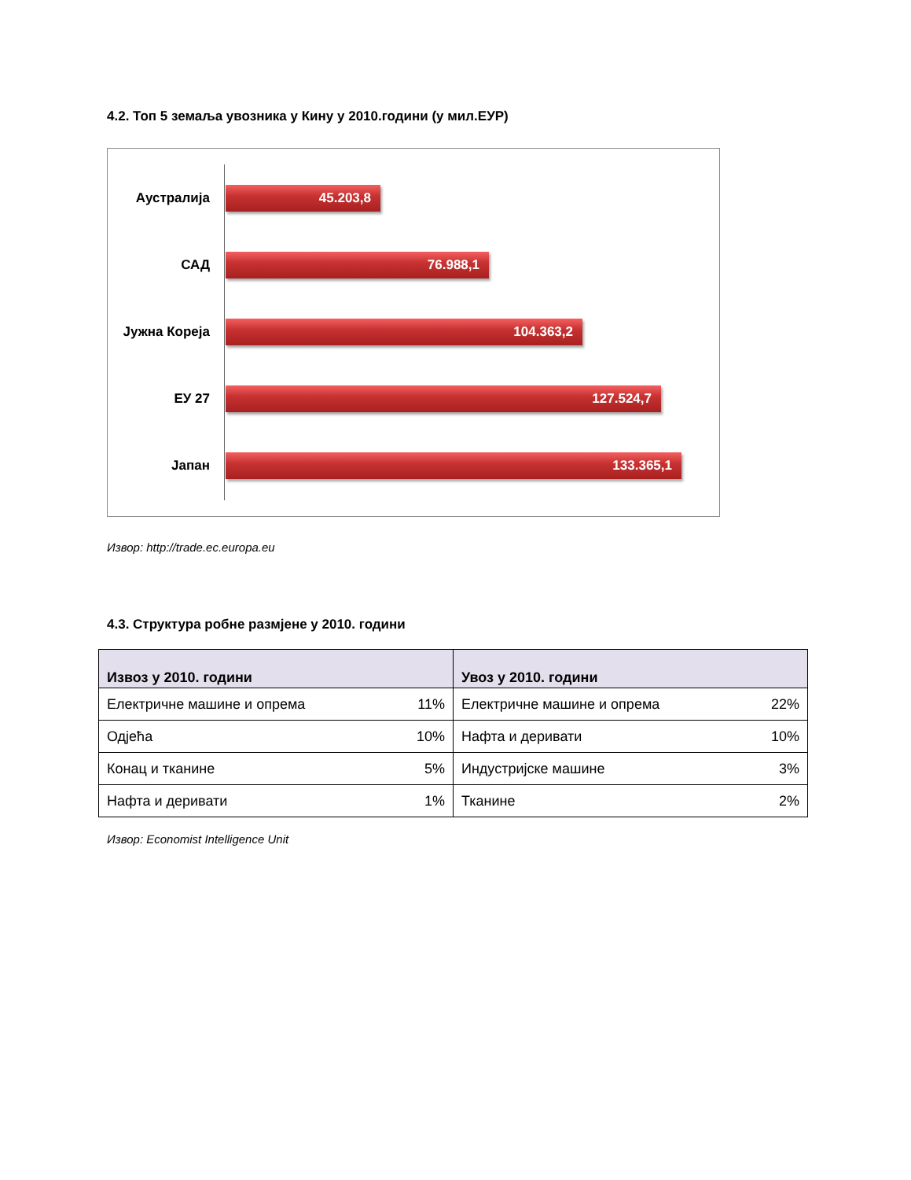4.2. Топ 5 земаља увозника у Кину у 2010.години (у мил.ЕУР)
Аустралија
45.203,8
САД
76.988,1
Јужна Кореја
104.363,2
ЕУ 27
127.524,7
Јапан
133.365,1
Извор: http://trade.ec.europa.eu
4.3. Структура робне размјене у 2010. години
| Извоз у 2010. години | | Увоз у 2010. години | |
| --- | --- | --- | --- |
| Електричне машине и опрема | 11% | Електричне машине и опрема | 22% |
| Одјећа | 10% | Нафта и деривати | 10% |
| Конац и тканине | 5% | Индустријске машине | 3% |
| Нафта и деривати | 1% | Тканине | 2% |
Извор: Economist Intelligence Unit